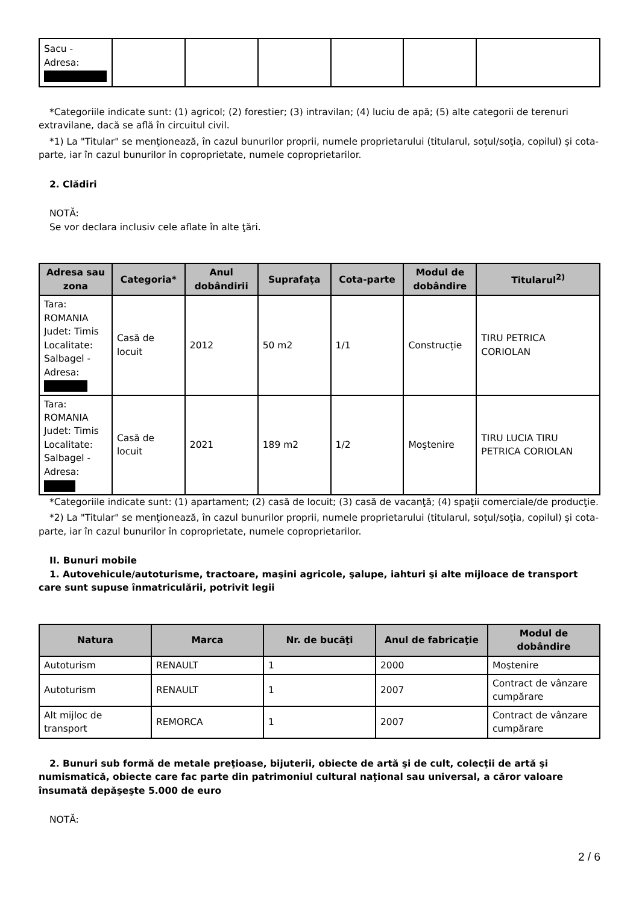| Sacu - Adresa: | | | | | | |
*Categoriile indicate sunt: (1) agricol; (2) forestier; (3) intravilan; (4) luciu de apă; (5) alte categorii de terenuri extravilane, dacă se află în circuitul civil.
*1) La "Titular" se menţionează, în cazul bunurilor proprii, numele proprietarului (titularul, soţul/soţia, copilul) și cota-parte, iar în cazul bunurilor în coproprietate, numele coproprietarilor.
2. Clădiri
NOTĂ:
Se vor declara inclusiv cele aflate în alte ţări.
| Adresa sau zona | Categoria* | Anul dobândirii | Suprafaţa | Cota-parte | Modul de dobândire | Titularul<sup>2)</sup> |
| --- | --- | --- | --- | --- | --- | --- |
| Tara: ROMANIA Judet: Timis Localitate: Salbagel - Adresa: | Casă de locuit | 2012 | 50 m2 | 1/1 | Construcție | TIRU PETRICA CORIOLAN |
| Tara: ROMANIA Judet: Timis Localitate: Salbagel - Adresa: | Casă de locuit | 2021 | 189 m2 | 1/2 | Moştenire | TIRU LUCIA TIRU PETRICA CORIOLAN |
*Categoriile indicate sunt: (1) apartament; (2) casă de locuit; (3) casă de vacanţă; (4) spaţii comerciale/de producţie.
*2) La "Titular" se menţionează, în cazul bunurilor proprii, numele proprietarului (titularul, soţul/soţia, copilul) și cota-parte, iar în cazul bunurilor în coproprietate, numele coproprietarilor.
II. Bunuri mobile
1. Autovehicule/autoturisme, tractoare, maşini agricole, şalupe, iahturi şi alte mijloace de transport care sunt supuse înmatriculării, potrivit legii
| Natura | Marca | Nr. de bucăţi | Anul de fabricaţie | Modul de dobândire |
| --- | --- | --- | --- | --- |
| Autoturism | RENAULT | 1 | 2000 | Moştenire |
| Autoturism | RENAULT | 1 | 2007 | Contract de vânzare cumpărare |
| Alt mijloc de transport | REMORCA | 1 | 2007 | Contract de vânzare cumpărare |
2. Bunuri sub formă de metale preţioase, bijuterii, obiecte de artă şi de cult, colecţii de artă şi numismatică, obiecte care fac parte din patrimoniul cultural naţional sau universal, a căror valoare însumată depăşeşte 5.000 de euro
NOTĂ:
2 / 6